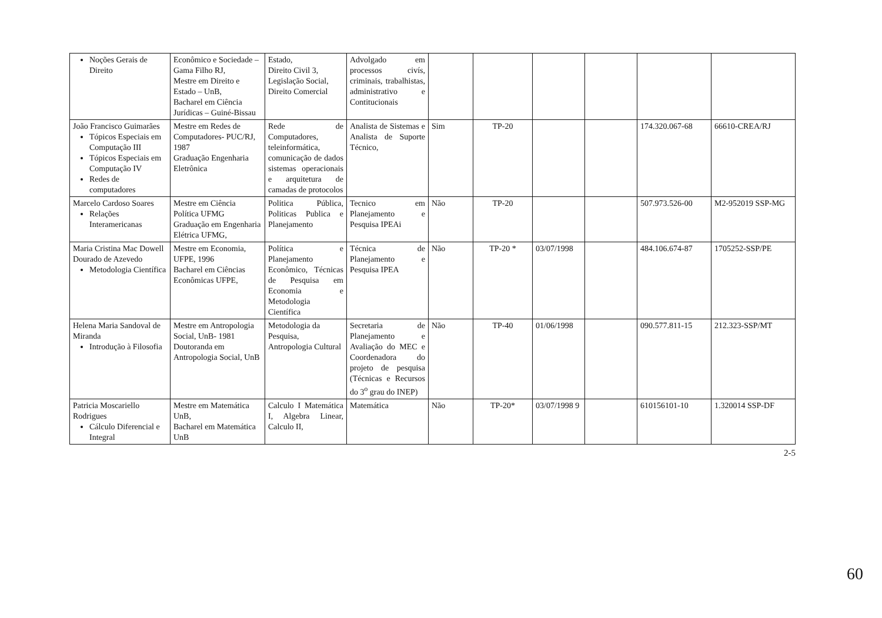| Noções Gerais de Direito | Econômico e Sociedade – Gama Filho RJ, Mestre em Direito e Estado – UnB, Bacharel em Ciência Jurídicas – Guiné-Bissau | Estado, Direito Civil 3, Legislação Social, Direito Comercial | Advolgado em processos civís, criminais, trabalhistas, administrativo e Contitucionais | | | | | | |
| João Francisco Guimarães Tópicos Especiais em Computação III Tópicos Especiais em Computação IV Redes de computadores | Mestre em Redes de Computadores- PUC/RJ, 1987 Graduação Engenharia Eletrônica | Rede de Computadores, teleinformática, comunicação de dados sistemas operacionais e arquitetura de camadas de protocolos | Analista de Sistemas e Analista de Suporte Técnico, | Sim | TP-20 | | | 174.320.067-68 | 66610-CREA/RJ |
| Marcelo Cardoso Soares Relações Interamericanas | Mestre em Ciência Política UFMG Graduação em Engenharia Elétrica UFMG, | Politica Pública, Politicas Publica e Planejamento | Tecnico em Planejamento e Pesquisa IPEAi | Não | TP-20 | | | 507.973.526-00 | M2-952019 SSP-MG |
| Maria Cristina Mac Dowell Dourado de Azevedo Metodologia Científica | Mestre em Economia, UFPE, 1996 Bacharel em Ciências Econômicas UFPE, | Política e Planejamento Econômico, Técnicas de Pesquisa em Economia e Metodologia Científica | Técnica de Planejamento e Pesquisa IPEA | Não | TP-20 * | 03/07/1998 | | 484.106.674-87 | 1705252-SSP/PE |
| Helena Maria Sandoval de Miranda Introdução à Filosofia | Mestre em Antropologia Social, UnB- 1981 Doutoranda em Antropologia Social, UnB | Metodologia da Pesquisa, Antropologia Cultural | Secretaria de Planejamento e Avaliação do MEC e Coordenadora do projeto de pesquisa (Técnicas e Recursos do 3<sup>o</sup> grau do INEP) | Não | TP-40 | 01/06/1998 | | 090.577.811-15 | 212.323-SSP/MT |
| Patricia Moscariello Rodrigues Cálculo Diferencial e Integral | Mestre em Matemática UnB, Bacharel em Matemática UnB | Calculo I Matemática I, Algebra Linear, Calculo II, | Matemática | Não | TP-20* | 03/07/1998 9 | | 610156101-10 | 1.320014 SSP-DF |
2-5
60